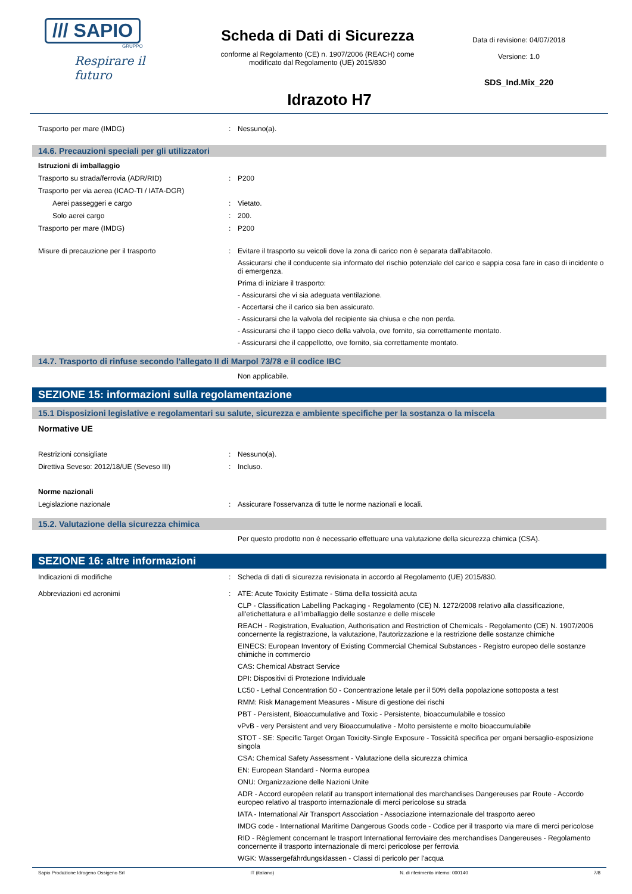/// SAPIO
GRUPPO
Respirare il futuro
Scheda di Dati di Sicurezza
conforme al Regolamento (CE) n. 1907/2006 (REACH) come
modificato dal Regolamento (UE) 2015/830
Idrazoto H7
Data di revisione: 04/07/2018
Versione: 1.0
SDS_Ind.Mix_220
Trasporto per mare (IMDG) : Nessuno(a).
14.6. Precauzioni speciali per gli utilizzatori
Istruzioni di imballaggio
Trasporto su strada/ferrovia (ADR/RID) : P200
Trasporto per via aerea (ICAO-TI / IATA-DGR)
Aerei passeggeri e cargo : Vietato.
Solo aerei cargo : 200.
Trasporto per mare (IMDG) : P200
Misure di precauzione per il trasporto : Evitare il trasporto su veicoli dove la zona di carico non è separata dall'abitacolo.
Assicurarsi che il conducente sia informato del rischio potenziale del carico e sappia cosa fare in caso di incidente o di emergenza.
Prima di iniziare il trasporto:
- Assicurarsi che vi sia adeguata ventilazione.
- Accertarsi che il carico sia ben assicurato.
- Assicurarsi che la valvola del recipiente sia chiusa e che non perda.
- Assicurarsi che il tappo cieco della valvola, ove fornito, sia correttamente montato.
- Assicurarsi che il cappellotto, ove fornito, sia correttamente montato.
14.7. Trasporto di rinfuse secondo l'allegato II di Marpol 73/78 e il codice IBC
Non applicabile.
SEZIONE 15: informazioni sulla regolamentazione
15.1 Disposizioni legislative e regolamentari su salute, sicurezza e ambiente specifiche per la sostanza o la miscela
Normative UE
Restrizioni consigliate : Nessuno(a).
Direttiva Seveso: 2012/18/UE (Seveso III) : Incluso.
Norme nazionali
Legislazione nazionale : Assicurare l'osservanza di tutte le norme nazionali e locali.
15.2. Valutazione della sicurezza chimica
Per questo prodotto non è necessario effettuare una valutazione della sicurezza chimica (CSA).
SEZIONE 16: altre informazioni
Indicazioni di modifiche : Scheda di dati di sicurezza revisionata in accordo al Regolamento (UE) 2015/830.
Abbreviazioni ed acronimi : ATE: Acute Toxicity Estimate - Stima della tossicità acuta
CLP - Classification Labelling Packaging - Regolamento (CE) N. 1272/2008 relativo alla classificazione, all'etichettatura e all'imballaggio delle sostanze e delle miscele
REACH - Registration, Evaluation, Authorisation and Restriction of Chemicals - Regolamento (CE) N. 1907/2006 concernente la registrazione, la valutazione, l'autorizzazione e la restrizione delle sostanze chimiche
EINECS: European Inventory of Existing Commercial Chemical Substances - Registro europeo delle sostanze chimiche in commercio
CAS: Chemical Abstract Service
DPI: Dispositivi di Protezione Individuale
LC50 - Lethal Concentration 50 - Concentrazione letale per il 50% della popolazione sottoposta a test
RMM: Risk Management Measures - Misure di gestione dei rischi
PBT - Persistent, Bioaccumulative and Toxic - Persistente, bioaccumulabile e tossico
vPvB - very Persistent and very Bioaccumulative - Molto persistente e molto bioaccumulabile
STOT - SE: Specific Target Organ Toxicity-Single Exposure - Tossicità specifica per organi bersaglio-esposizione singola
CSA: Chemical Safety Assessment - Valutazione della sicurezza chimica
EN: European Standard - Norma europea
ONU: Organizzazione delle Nazioni Unite
ADR - Accord européen relatif au transport international des marchandises Dangereuses par Route - Accordo europeo relativo al trasporto internazionale di merci pericolose su strada
IATA - International Air Transport Association - Associazione internazionale del trasporto aereo
IMDG code - International Maritime Dangerous Goods code - Codice per il trasporto via mare di merci pericolose
RID - Règlement concernant le trasport International ferroviaire des merchandises Dangereuses - Regolamento concernente il trasporto internazionale di merci pericolose per ferrovia
WGK: Wassergefährdungsklassen - Classi di pericolo per l'acqua
Sapio Produzione Idrogeno Ossigeno Srl IT (italiano) N. di riferimento interno: 000140 7/8